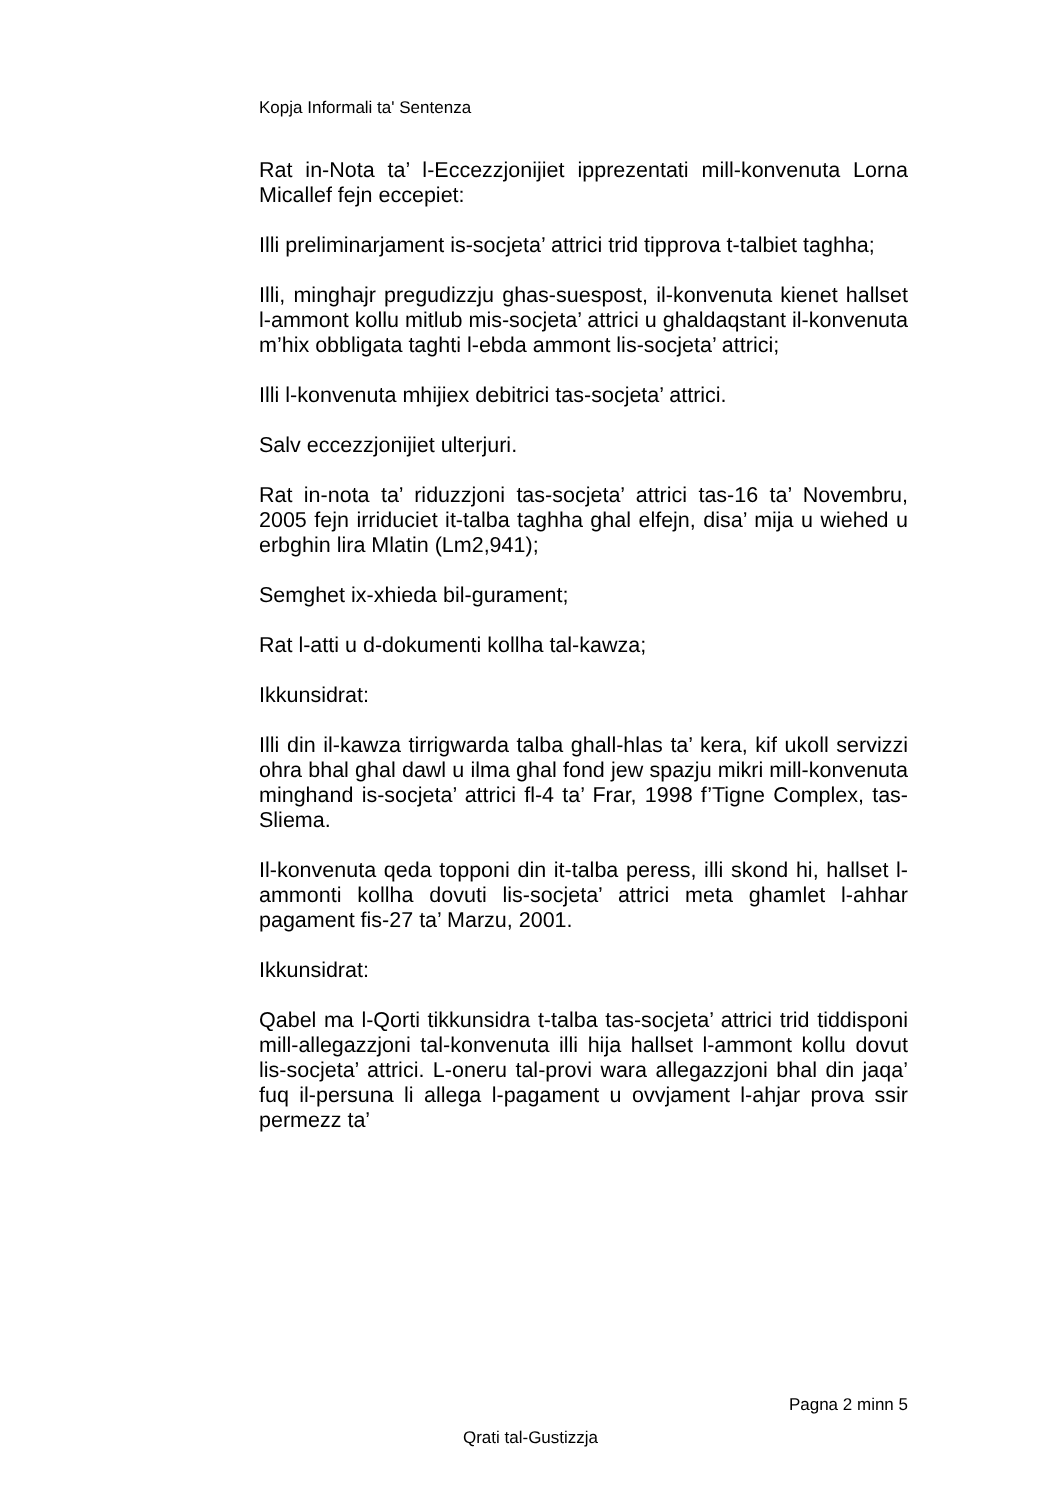Kopja Informali ta' Sentenza
Rat in-Nota ta’ l-Eccezzjonijiet ipprezentati mill-konvenuta Lorna Micallef fejn eccepiet:
Illi preliminarjament is-socjeta’ attrici trid tipprova t-talbiet taghha;
Illi, minghajr pregudizzju ghas-suespost, il-konvenuta kienet hallset l-ammont kollu mitlub mis-socjeta’ attrici u ghaldaqstant il-konvenuta m’hix obbligata taghti l-ebda ammont lis-socjeta’ attrici;
Illi l-konvenuta mhijiex debitrici tas-socjeta’ attrici.
Salv eccezzjonijiet ulterjuri.
Rat in-nota ta’ riduzzjoni tas-socjeta’ attrici tas-16 ta’ Novembru, 2005 fejn irriduciet it-talba taghha ghal elfejn, disa’ mija u wiehed u erbghin lira Mlatin (Lm2,941);
Semghet ix-xhieda bil-gurament;
Rat l-atti u d-dokumenti kollha tal-kawza;
Ikkunsidrat:
Illi din il-kawza tirrigwarda talba ghall-hlas ta’ kera, kif ukoll servizzi ohra bhal ghal dawl u ilma ghal fond jew spazju mikri mill-konvenuta minghand is-socjeta’ attrici fl-4 ta’ Frar, 1998 f’Tigne Complex, tas-Sliema.
Il-konvenuta qeda topponi din it-talba peress, illi skond hi, hallset l-ammonti kollha dovuti lis-socjeta’ attrici meta ghamlet l-ahhar pagament fis-27 ta’ Marzu, 2001.
Ikkunsidrat:
Qabel ma l-Qorti tikkunsidra t-talba tas-socjeta’ attrici trid tiddisponi mill-allegazzjoni tal-konvenuta illi hija hallset l-ammont kollu dovut lis-socjeta’ attrici. L-oneru tal-provi wara allegazzjoni bhal din jaqa’ fuq il-persuna li allega l-pagament u ovvjament l-ahjar prova ssir permezz ta’
Pagna 2 minn 5
Qrati tal-Gustizzja